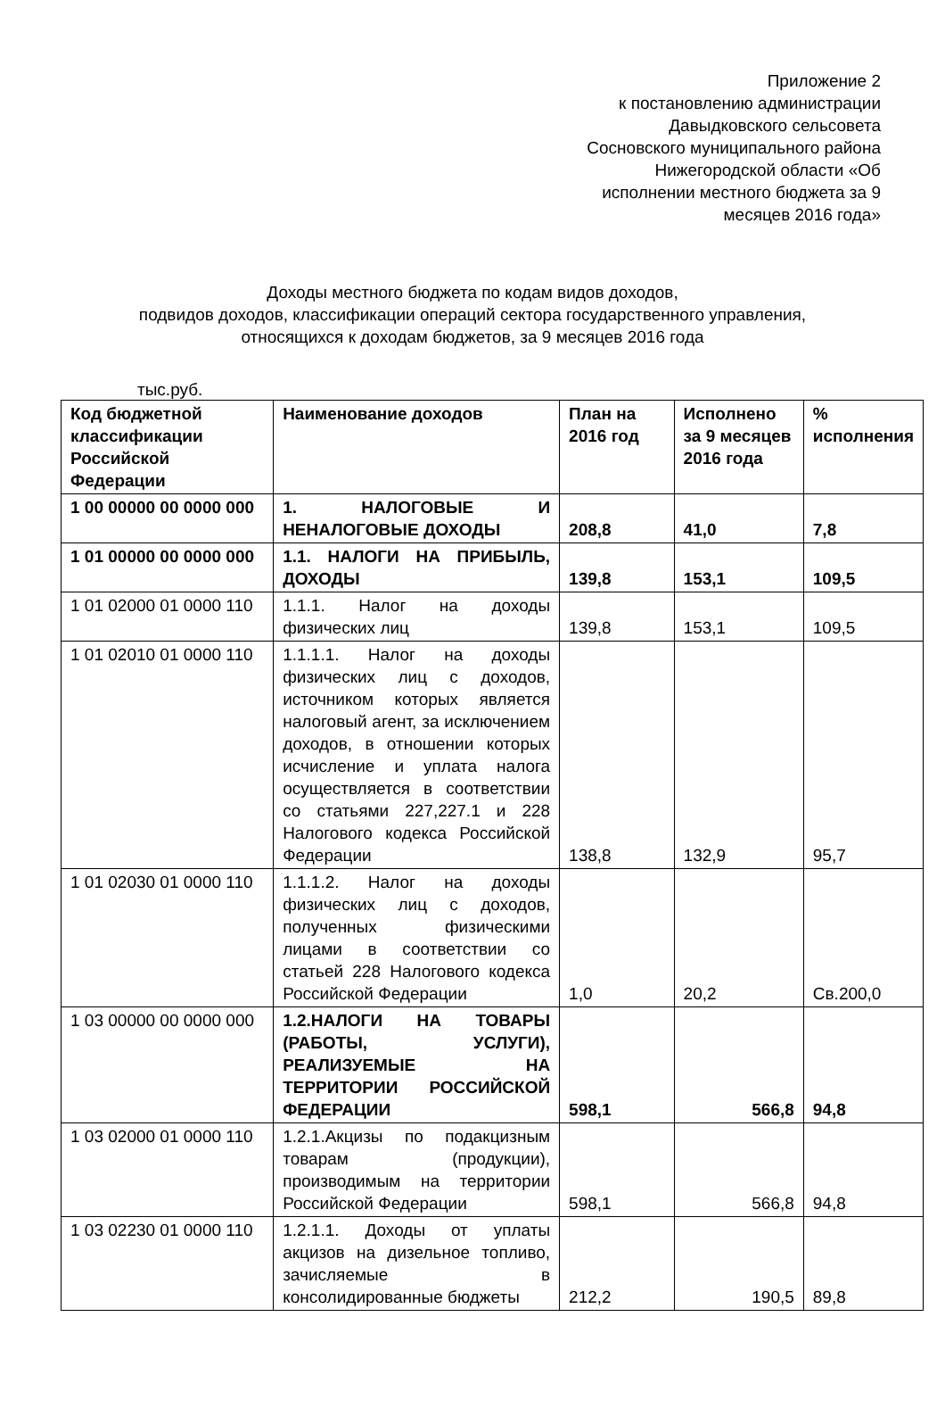Приложение 2
к постановлению администрации
Давыдковского сельсовета
Сосновского муниципального района
Нижегородской области «Об
исполнении местного бюджета за 9
месяцев 2016 года»
Доходы местного бюджета по кодам видов доходов,
подвидов доходов, классификации операций сектора государственного управления,
относящихся к доходам бюджетов, за 9 месяцев 2016 года
тыс.руб.
| Код бюджетной классификации Российской Федерации | Наименование доходов | План на 2016 год | Исполнено за 9 месяцев 2016 года | % исполнения |
| --- | --- | --- | --- | --- |
| 1 00 00000 00 0000 000 | 1. НАЛОГОВЫЕ И НЕНАЛОГОВЫЕ ДОХОДЫ | 208,8 | 41,0 | 7,8 |
| 1 01 00000 00 0000 000 | 1.1. НАЛОГИ НА ПРИБЫЛЬ, ДОХОДЫ | 139,8 | 153,1 | 109,5 |
| 1 01 02000 01 0000 110 | 1.1.1. Налог на доходы физических лиц | 139,8 | 153,1 | 109,5 |
| 1 01 02010 01 0000 110 | 1.1.1.1. Налог на доходы физических лиц с доходов, источником которых является налоговый агент, за исключением доходов, в отношении которых исчисление и уплата налога осуществляется в соответствии со статьями 227,227.1 и 228 Налогового кодекса Российской Федерации | 138,8 | 132,9 | 95,7 |
| 1 01 02030 01 0000 110 | 1.1.1.2. Налог на доходы физических лиц с доходов, полученных физическими лицами в соответствии со статьей 228 Налогового кодекса Российской Федерации | 1,0 | 20,2 | Св.200,0 |
| 1 03 00000 00 0000 000 | 1.2.НАЛОГИ НА ТОВАРЫ (РАБОТЫ, УСЛУГИ), РЕАЛИЗУЕМЫЕ НА ТЕРРИТОРИИ РОССИЙСКОЙ ФЕДЕРАЦИИ | 598,1 | 566,8 | 94,8 |
| 1 03 02000 01 0000 110 | 1.2.1.Акцизы по подакцизным товарам (продукции), производимым на территории Российской Федерации | 598,1 | 566,8 | 94,8 |
| 1 03 02230 01 0000 110 | 1.2.1.1. Доходы от уплаты акцизов на дизельное топливо, зачисляемые в консолидированные бюджеты | 212,2 | 190,5 | 89,8 |